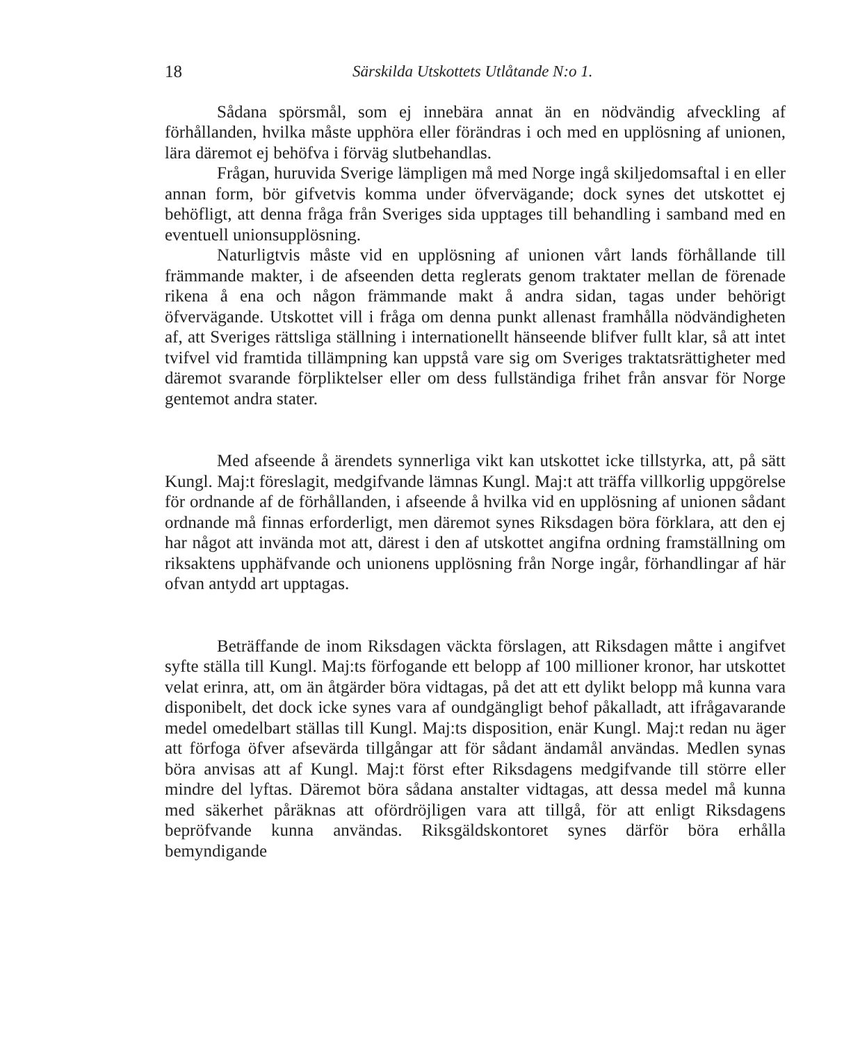18 Särskilda Utskottets Utlåtande N:o 1.
Sådana spörsmål, som ej innebära annat än en nödvändig afveckling af förhållanden, hvilka måste upphöra eller förändras i och med en upplösning af unionen, lära däremot ej behöfva i förväg slutbehandlas.
Frågan, huruvida Sverige lämpligen må med Norge ingå skiljedomsaftal i en eller annan form, bör gifvetvis komma under öfvervägande; dock synes det utskottet ej behöfligt, att denna fråga från Sveriges sida upptages till behandling i samband med en eventuell unionsupplösning.
Naturligtvis måste vid en upplösning af unionen vårt lands förhållande till främmande makter, i de afseenden detta reglerats genom traktater mellan de förenade rikena å ena och någon främmande makt å andra sidan, tagas under behörigt öfvervägande. Utskottet vill i fråga om denna punkt allenast framhålla nödvändigheten af, att Sveriges rättsliga ställning i internationellt hänseende blifver fullt klar, så att intet tvifvel vid framtida tillämpning kan uppstå vare sig om Sveriges traktatsrättigheter med däremot svarande förpliktelser eller om dess fullständiga frihet från ansvar för Norge gentemot andra stater.
Med afseende å ärendets synnerliga vikt kan utskottet icke tillstyrka, att, på sätt Kungl. Maj:t föreslagit, medgifvande lämnas Kungl. Maj:t att träffa villkorlig uppgörelse för ordnande af de förhållanden, i afseende å hvilka vid en upplösning af unionen sådant ordnande må finnas erforderligt, men däremot synes Riksdagen böra förklara, att den ej har något att invända mot att, därest i den af utskottet angifna ordning framställning om riksaktens upphäfvande och unionens upplösning från Norge ingår, förhandlingar af här ofvan antydd art upptagas.
Beträffande de inom Riksdagen väckta förslagen, att Riksdagen måtte i angifvet syfte ställa till Kungl. Maj:ts förfogande ett belopp af 100 millioner kronor, har utskottet velat erinra, att, om än åtgärder böra vidtagas, på det att ett dylikt belopp må kunna vara disponibelt, det dock icke synes vara af oundgängligt behof påkalladt, att ifrågavarande medel omedelbart ställas till Kungl. Maj:ts disposition, enär Kungl. Maj:t redan nu äger att förfoga öfver afsevärda tillgångar att för sådant ändamål användas. Medlen synas böra anvisas att af Kungl. Maj:t först efter Riksdagens medgifvande till större eller mindre del lyftas. Däremot böra sådana anstalter vidtagas, att dessa medel må kunna med säkerhet påräknas att ofördröjligen vara att tillgå, för att enligt Riksdagens bepröfvande kunna användas. Riksgäldskontoret synes därför böra erhålla bemyndigande